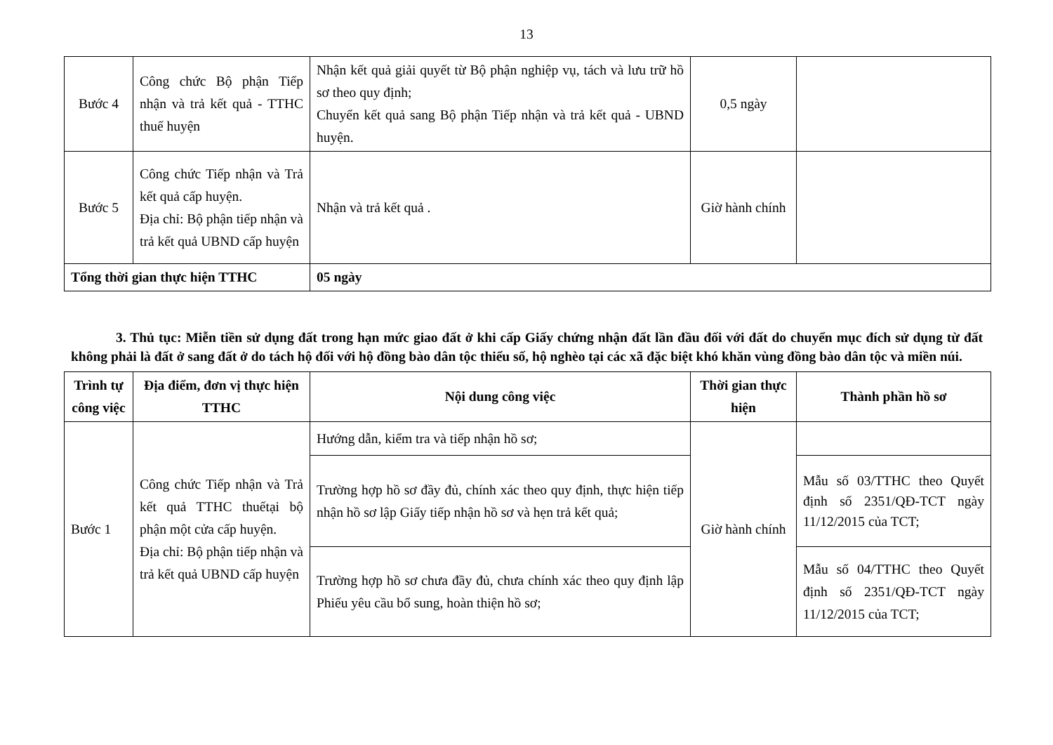13
| Bước 4 | Công chức Bộ phận Tiếp nhận và trả kết quả - TTHC thuế huyện | Nhận kết quả giải quyết từ Bộ phận nghiệp vụ, tách và lưu trữ hồ sơ theo quy định; Chuyển kết quả sang Bộ phận Tiếp nhận và trả kết quả - UBND huyện. | 0,5 ngày | |
| Bước 5 | Công chức Tiếp nhận và Trả kết quả cấp huyện. Địa chỉ: Bộ phận tiếp nhận và trả kết quả UBND cấp huyện | Nhận và trả kết quả . | Giờ hành chính | |
| Tổng thời gian thực hiện TTHC | | 05 ngày | | |
3. Thủ tục: Miễn tiền sử dụng đất trong hạn mức giao đất ở khi cấp Giấy chứng nhận đất lần đầu đối với đất do chuyển mục đích sử dụng từ đất không phải là đất ở sang đất ở do tách hộ đối với hộ đồng bào dân tộc thiểu số, hộ nghèo tại các xã đặc biệt khó khăn vùng đồng bào dân tộc và miền núi.
| Trình tự công việc | Địa điểm, đơn vị thực hiện TTHC | Nội dung công việc | Thời gian thực hiện | Thành phần hồ sơ |
| --- | --- | --- | --- | --- |
| Bước 1 | Công chức Tiếp nhận và Trả kết quả TTHC thuếtại bộ phận một cửa cấp huyện. Địa chỉ: Bộ phận tiếp nhận và trả kết quả UBND cấp huyện | Hướng dẫn, kiểm tra và tiếp nhận hồ sơ; | Giờ hành chính | |
| | | Trường hợp hồ sơ đầy đủ, chính xác theo quy định, thực hiện tiếp nhận hồ sơ lập Giấy tiếp nhận hồ sơ và hẹn trả kết quả; | | Mẫu số 03/TTHC theo Quyết định số 2351/QĐ-TCT ngày 11/12/2015 của TCT; |
| | | Trường hợp hồ sơ chưa đầy đủ, chưa chính xác theo quy định lập Phiếu yêu cầu bổ sung, hoàn thiện hồ sơ; | | Mẫu số 04/TTHC theo Quyết định số 2351/QĐ-TCT ngày 11/12/2015 của TCT; |